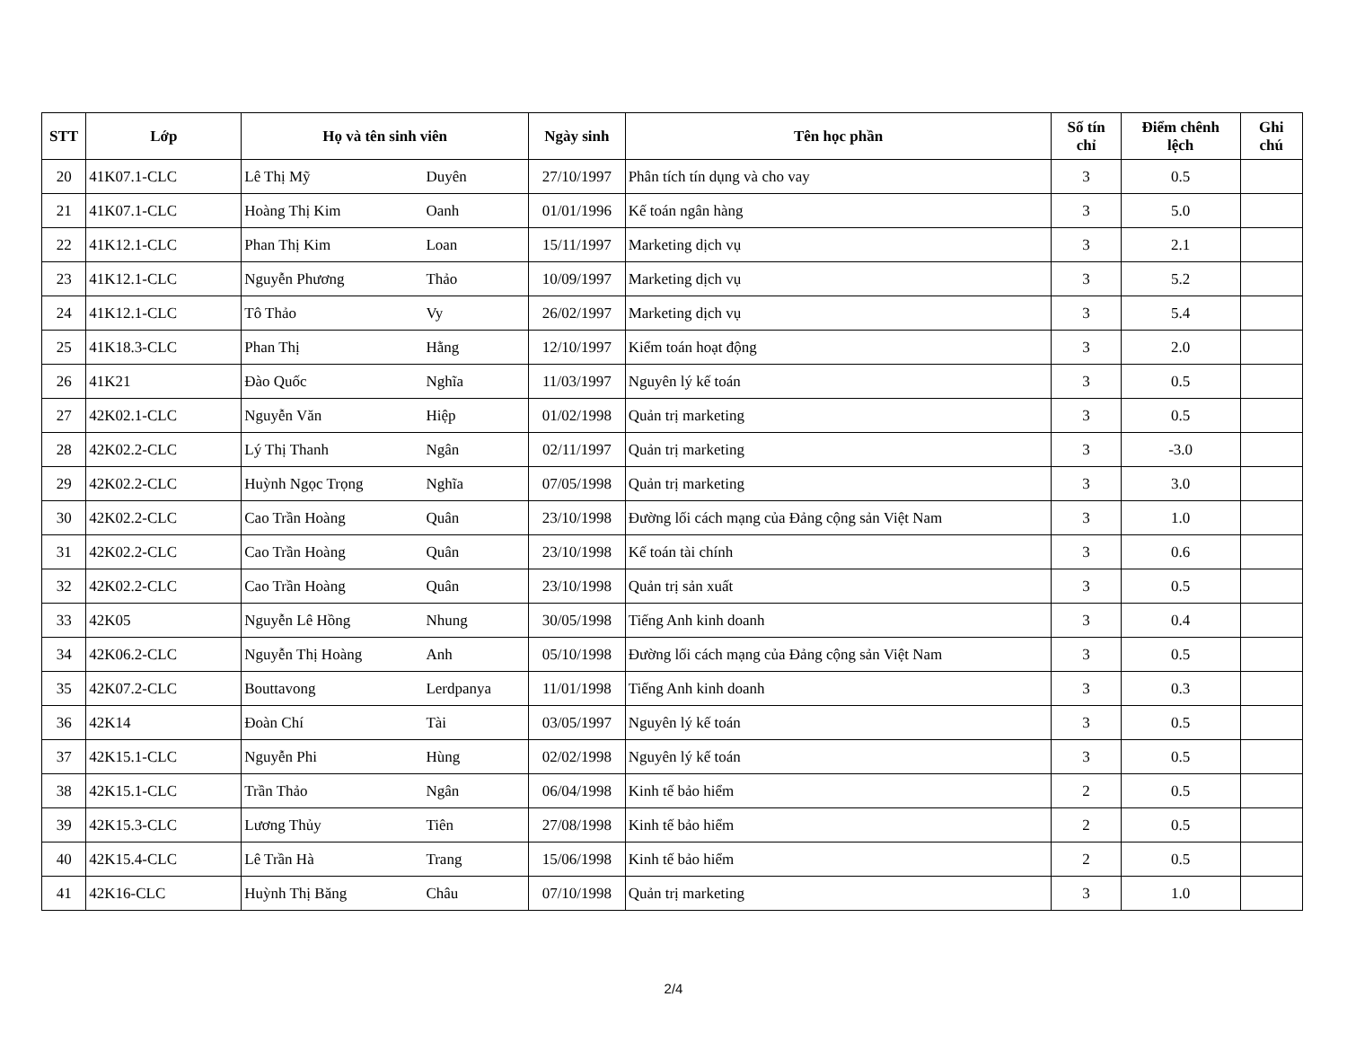| STT | Lớp | Họ và tên sinh viên | | Ngày sinh | Tên học phần | Số tín chỉ | Điểm chênh lệch | Ghi chú |
| --- | --- | --- | --- | --- | --- | --- | --- | --- |
| 20 | 41K07.1-CLC | Lê Thị Mỹ | Duyên | 27/10/1997 | Phân tích tín dụng và cho vay | 3 | 0.5 | |
| 21 | 41K07.1-CLC | Hoàng Thị Kim | Oanh | 01/01/1996 | Kế toán ngân hàng | 3 | 5.0 | |
| 22 | 41K12.1-CLC | Phan Thị Kim | Loan | 15/11/1997 | Marketing dịch vụ | 3 | 2.1 | |
| 23 | 41K12.1-CLC | Nguyễn Phương | Thảo | 10/09/1997 | Marketing dịch vụ | 3 | 5.2 | |
| 24 | 41K12.1-CLC | Tô Thảo | Vy | 26/02/1997 | Marketing dịch vụ | 3 | 5.4 | |
| 25 | 41K18.3-CLC | Phan Thị | Hằng | 12/10/1997 | Kiểm toán hoạt động | 3 | 2.0 | |
| 26 | 41K21 | Đào Quốc | Nghĩa | 11/03/1997 | Nguyên lý kế toán | 3 | 0.5 | |
| 27 | 42K02.1-CLC | Nguyễn Văn | Hiệp | 01/02/1998 | Quản trị marketing | 3 | 0.5 | |
| 28 | 42K02.2-CLC | Lý Thị Thanh | Ngân | 02/11/1997 | Quản trị marketing | 3 | -3.0 | |
| 29 | 42K02.2-CLC | Huỳnh Ngọc Trọng | Nghĩa | 07/05/1998 | Quản trị marketing | 3 | 3.0 | |
| 30 | 42K02.2-CLC | Cao Trần Hoàng | Quân | 23/10/1998 | Đường lối cách mạng của Đảng cộng sản Việt Nam | 3 | 1.0 | |
| 31 | 42K02.2-CLC | Cao Trần Hoàng | Quân | 23/10/1998 | Kế toán tài chính | 3 | 0.6 | |
| 32 | 42K02.2-CLC | Cao Trần Hoàng | Quân | 23/10/1998 | Quản trị sản xuất | 3 | 0.5 | |
| 33 | 42K05 | Nguyễn Lê Hồng | Nhung | 30/05/1998 | Tiếng Anh kinh doanh | 3 | 0.4 | |
| 34 | 42K06.2-CLC | Nguyễn Thị Hoàng | Anh | 05/10/1998 | Đường lối cách mạng của Đảng cộng sản Việt Nam | 3 | 0.5 | |
| 35 | 42K07.2-CLC | Bouttavong | Lerdpanya | 11/01/1998 | Tiếng Anh kinh doanh | 3 | 0.3 | |
| 36 | 42K14 | Đoàn Chí | Tài | 03/05/1997 | Nguyên lý kế toán | 3 | 0.5 | |
| 37 | 42K15.1-CLC | Nguyễn Phi | Hùng | 02/02/1998 | Nguyên lý kế toán | 3 | 0.5 | |
| 38 | 42K15.1-CLC | Trần Thảo | Ngân | 06/04/1998 | Kinh tế bảo hiểm | 2 | 0.5 | |
| 39 | 42K15.3-CLC | Lương Thủy | Tiên | 27/08/1998 | Kinh tế bảo hiểm | 2 | 0.5 | |
| 40 | 42K15.4-CLC | Lê Trần Hà | Trang | 15/06/1998 | Kinh tế bảo hiểm | 2 | 0.5 | |
| 41 | 42K16-CLC | Huỳnh Thị Băng | Châu | 07/10/1998 | Quản trị marketing | 3 | 1.0 | |
2/4